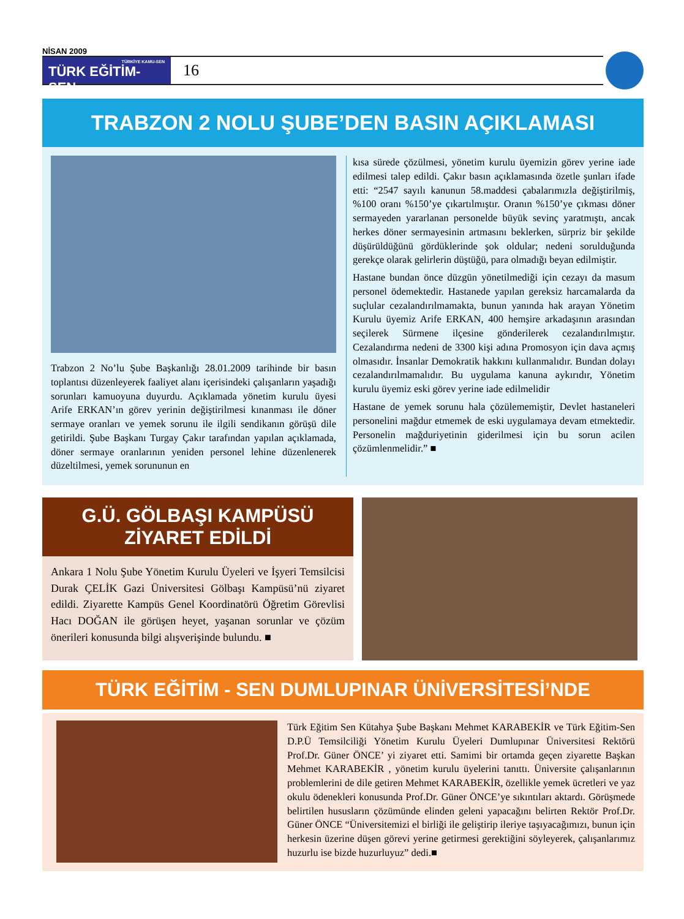NİSAN 2009
TÜRKİYE KAMU-SEN
TÜRK EĞİTİM-SEN
16
TRABZON 2 NOLU ŞUBE’DEN BASIN AÇIKLAMASI
Trabzon 2 No’lu Şube Başkanlığı 28.01.2009 tarihinde bir basın toplantısı düzenleyerek faaliyet alanı içerisindeki çalışanların yaşadığı sorunları kamuoyuna duyurdu. Açıklamada yönetim kurulu üyesi Arife ERKAN’ın görev yerinin değiştirilmesi kınanması ile döner sermaye oranları ve yemek sorunu ile ilgili sendikanın görüşü dile getirildi. Şube Başkanı Turgay Çakır tarafından yapılan açıklamada, döner sermaye oranlarının yeniden personel lehine düzenlenerek düzeltilmesi, yemek sorununun en
kısa sürede çözülmesi, yönetim kurulu üyemizin görev yerine iade edilmesi talep edildi. Çakır basın açıklamasında özetle şunları ifade etti: “2547 sayılı kanunun 58.maddesi çabalarımızla değiştirilmiş, %100 oranı %150’ye çıkartılmıştır. Oranın %150’ye çıkması döner sermayeden yararlanan personelde büyük sevinç yaratmıştı, ancak herkes döner sermayesinin artmasını beklerken, sürpriz bir şekilde düşürüldüğünü gördüklerinde şok oldular; nedeni sorulduğunda gerekçe olarak gelirlerin düştüğü, para olmadığı beyan edilmiştir.
Hastane bundan önce düzgün yönetilmediği için cezayı da masum personel ödemektedir. Hastanede yapılan gereksiz harcamalarda da suçlular cezalandırılmamakta, bunun yanında hak arayan Yönetim Kurulu üyemiz Arife ERKAN, 400 hemşire arkadaşının arasından seçilerek Sürmene ilçesine gönderilerek cezalandırılmıştır. Cezalandırma nedeni de 3300 kişi adına Promosyon için dava açmış olmasıdır. İnsanlar Demokratik hakkını kullanmalıdır. Bundan dolayı cezalandırılmamalıdır. Bu uygulama kanuna aykırıdır, Yönetim kurulu üyemiz eski görev yerine iade edilmelidir
Hastane de yemek sorunu hala çözülememiştir, Devlet hastaneleri personelini mağdur etmemek de eski uygulamaya devam etmektedir. Personelin mağduriyetinin giderilmesi için bu sorun acilen çözümlenmelidir.” ■
G.Ü. GÖLBAŞI KAMPÜSÜ
ZİYARET EDİLDİ
Ankara 1 Nolu Şube Yönetim Kurulu Üyeleri ve İşyeri Temsilcisi Durak ÇELİK Gazi Üniversitesi Gölbaşı Kampüsü’nü ziyaret edildi. Ziyarette Kampüs Genel Koordinatörü Öğretim Görevlisi Hacı DOĞAN ile görüşen heyet, yaşanan sorunlar ve çözüm önerileri konusunda bilgi alışverişinde bulundu. ■
TÜRK EĞİTİM - SEN DUMLUPINAR ÜNİVERSİTESİ’NDE
Türk Eğitim Sen Kütahya Şube Başkanı Mehmet KARABEKİR ve Türk Eğitim-Sen D.P.Ü Temsilciliği Yönetim Kurulu Üyeleri Dumlupınar Üniversitesi Rektörü Prof.Dr. Güner ÖNCE’ yi ziyaret etti. Samimi bir ortamda geçen ziyarette Başkan Mehmet KARABEKİR , yönetim kurulu üyelerini tanıttı. Üniversite çalışanlarının problemlerini de dile getiren Mehmet KARABEKİR, özellikle yemek ücretleri ve yaz okulu ödenekleri konusunda Prof.Dr. Güner ÖNCE’ye sıkıntıları aktardı. Görüşmede belirtilen hususların çözümünde elinden geleni yapacağını belirten Rektör Prof.Dr. Güner ÖNCE “Üniversitemizi el birliği ile geliştirip ileriye taşıyacağımızı, bunun için herkesin üzerine düşen görevi yerine getirmesi gerektiğini söyleyerek, çalışanlarımız huzurlu ise bizde huzurluyuz” dedi.■